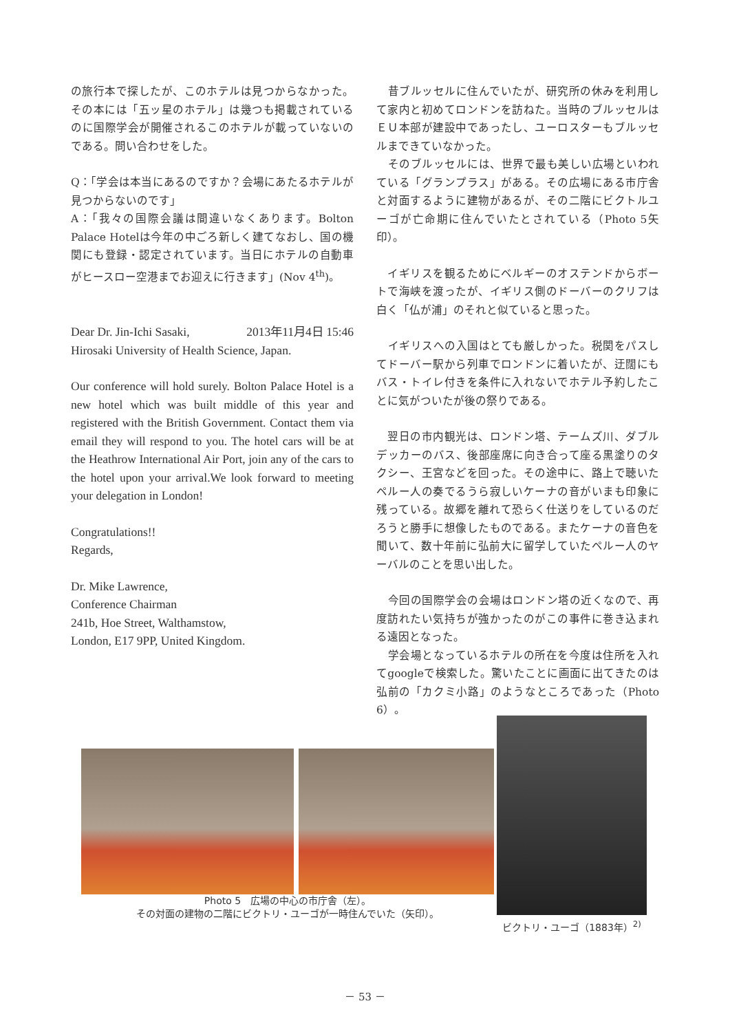の旅行本で探したが、このホテルは見つからなかった。その本には「五ッ星のホテル」は幾つも掲載されているのに国際学会が開催されるこのホテルが載っていないのである。問い合わせをした。
Q：「学会は本当にあるのですか？会場にあたるホテルが見つからないのです」
A：「我々の国際会議は間違いなくあります。Bolton Palace Hotelは今年の中ごろ新しく建てなおし、国の機関にも登録・認定されています。当日にホテルの自動車がヒースロー空港までお迎えに行きます」(Nov 4<sup>th</sup>)。
Dear Dr. Jin-Ichi Sasaki, 2013年11月4日 15:46
Hirosaki University of Health Science, Japan.
Our conference will hold surely. Bolton Palace Hotel is a new hotel which was built middle of this year and registered with the British Government. Contact them via email they will respond to you. The hotel cars will be at the Heathrow International Air Port, join any of the cars to the hotel upon your arrival.We look forward to meeting your delegation in London!
Congratulations!!
Regards,
Dr. Mike Lawrence,
Conference Chairman
241b, Hoe Street, Walthamstow,
London, E17 9PP, United Kingdom.
　昔ブルッセルに住んでいたが、研究所の休みを利用して家内と初めてロンドンを訪ねた。当時のブルッセルはＥＵ本部が建設中であったし、ユーロスターもブルッセルまできていなかった。
　そのブルッセルには、世界で最も美しい広場といわれている「グランプラス」がある。その広場にある市庁舎と対面するように建物があるが、その二階にビクトルユーゴが亡命期に住んでいたとされている（Photo 5矢印）。
　イギリスを観るためにベルギーのオステンドからボートで海峡を渡ったが、イギリス側のドーバーのクリフは白く「仏が浦」のそれと似ていると思った。
　イギリスへの入国はとても厳しかった。税関をパスしてドーバー駅から列車でロンドンに着いたが、迂闊にもバス・トイレ付きを条件に入れないでホテル予約したことに気がついたが後の祭りである。
　翌日の市内観光は、ロンドン塔、テームズ川、ダブルデッカーのバス、後部座席に向き合って座る黒塗りのタクシー、王宮などを回った。その途中に、路上で聴いたペルー人の奏でるうら寂しいケーナの音がいまも印象に残っている。故郷を離れて恐らく仕送りをしているのだろうと勝手に想像したものである。またケーナの音色を聞いて、数十年前に弘前大に留学していたペルー人のヤーバルのことを思い出した。
　今回の国際学会の会場はロンドン塔の近くなので、再度訪れたい気持ちが強かったのがこの事件に巻き込まれる遠因となった。
　学会場となっているホテルの所在を今度は住所を入れてgoogleで検索した。驚いたことに画面に出てきたのは弘前の「カクミ小路」のようなところであった（Photo 6）。
Photo 5　広場の中心の市庁舎（左）。
その対面の建物の二階にビクトリ・ユーゴが一時住んでいた（矢印）。
ビクトリ・ユーゴ（1883年）<sup>2)</sup>
－ 53 －